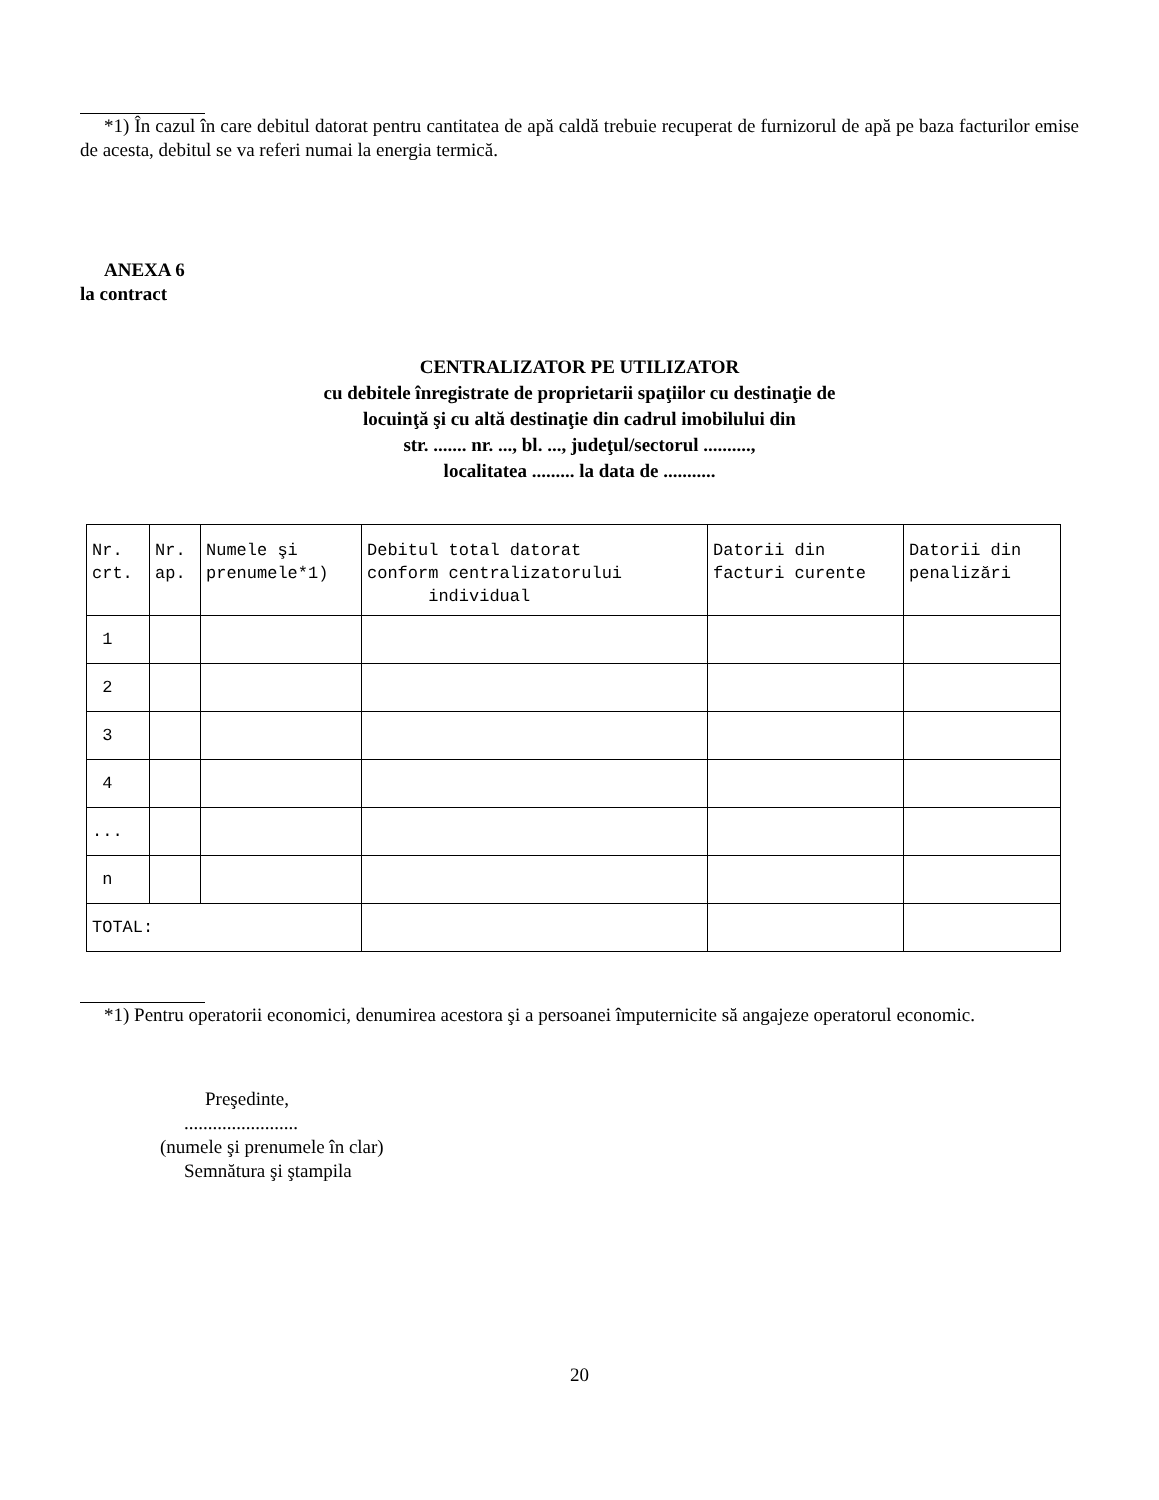*1) În cazul în care debitul datorat pentru cantitatea de apă caldă trebuie recuperat de furnizorul de apă pe baza facturilor emise de acesta, debitul se va referi numai la energia termică.
ANEXA 6
la contract
CENTRALIZATOR PE UTILIZATOR
cu debitele înregistrate de proprietarii spaţiilor cu destinaţie de
locuinţă şi cu altă destinaţie din cadrul imobilului din
str. ....... nr. ..., bl. ..., judeţul/sectorul ..........,
localitatea ......... la data de ...........
| Nr. crt. | Nr. ap. | Numele şi prenumele*1) | Debitul total datorat conform centralizatorului individual | Datorii din facturi curente | Datorii din penalizări |
| 1 | | | | | |
| 2 | | | | | |
| 3 | | | | | |
| 4 | | | | | |
| ... | | | | | |
| n | | | | | |
| TOTAL: | | | | | |
*1) Pentru operatorii economici, denumirea acestora şi a persoanei împuternicite să angajeze operatorul economic.
Preşedinte,
........................
(numele şi prenumele în clar)
Semnătura şi ştampila
20